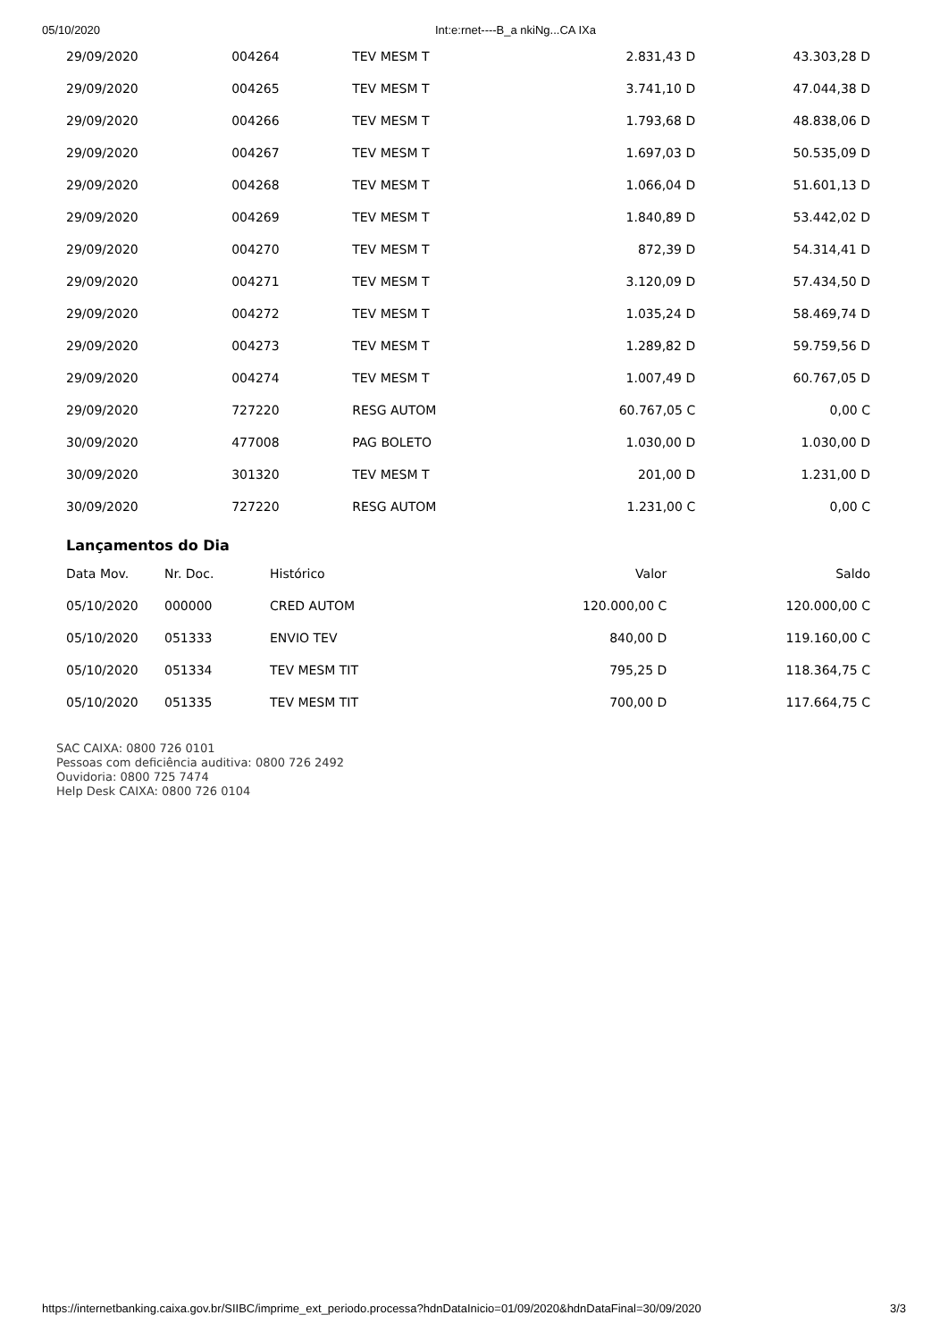05/10/2020 Int:e:rnet----B_a nkiNg...CA IXa
| 29/09/2020 | 004264 | TEV MESM T | 2.831,43 D | 43.303,28 D |
| 29/09/2020 | 004265 | TEV MESM T | 3.741,10 D | 47.044,38 D |
| 29/09/2020 | 004266 | TEV MESM T | 1.793,68 D | 48.838,06 D |
| 29/09/2020 | 004267 | TEV MESM T | 1.697,03 D | 50.535,09 D |
| 29/09/2020 | 004268 | TEV MESM T | 1.066,04 D | 51.601,13 D |
| 29/09/2020 | 004269 | TEV MESM T | 1.840,89 D | 53.442,02 D |
| 29/09/2020 | 004270 | TEV MESM T | 872,39 D | 54.314,41 D |
| 29/09/2020 | 004271 | TEV MESM T | 3.120,09 D | 57.434,50 D |
| 29/09/2020 | 004272 | TEV MESM T | 1.035,24 D | 58.469,74 D |
| 29/09/2020 | 004273 | TEV MESM T | 1.289,82 D | 59.759,56 D |
| 29/09/2020 | 004274 | TEV MESM T | 1.007,49 D | 60.767,05 D |
| 29/09/2020 | 727220 | RESG AUTOM | 60.767,05 C | 0,00 C |
| 30/09/2020 | 477008 | PAG BOLETO | 1.030,00 D | 1.030,00 D |
| 30/09/2020 | 301320 | TEV MESM T | 201,00 D | 1.231,00 D |
| 30/09/2020 | 727220 | RESG AUTOM | 1.231,00 C | 0,00 C |
Lançamentos do Dia
| Data Mov. | Nr. Doc. | Histórico | Valor | Saldo |
| --- | --- | --- | --- | --- |
| 05/10/2020 | 000000 | CRED AUTOM | 120.000,00 C | 120.000,00 C |
| 05/10/2020 | 051333 | ENVIO TEV | 840,00 D | 119.160,00 C |
| 05/10/2020 | 051334 | TEV MESM TIT | 795,25 D | 118.364,75 C |
| 05/10/2020 | 051335 | TEV MESM TIT | 700,00 D | 117.664,75 C |
SAC CAIXA: 0800 726 0101
Pessoas com deficiência auditiva: 0800 726 2492
Ouvidoria: 0800 725 7474
Help Desk CAIXA: 0800 726 0104
https://internetbanking.caixa.gov.br/SIIBC/imprime_ext_periodo.processa?hdnDataInicio=01/09/2020&hdnDataFinal=30/09/2020 3/3